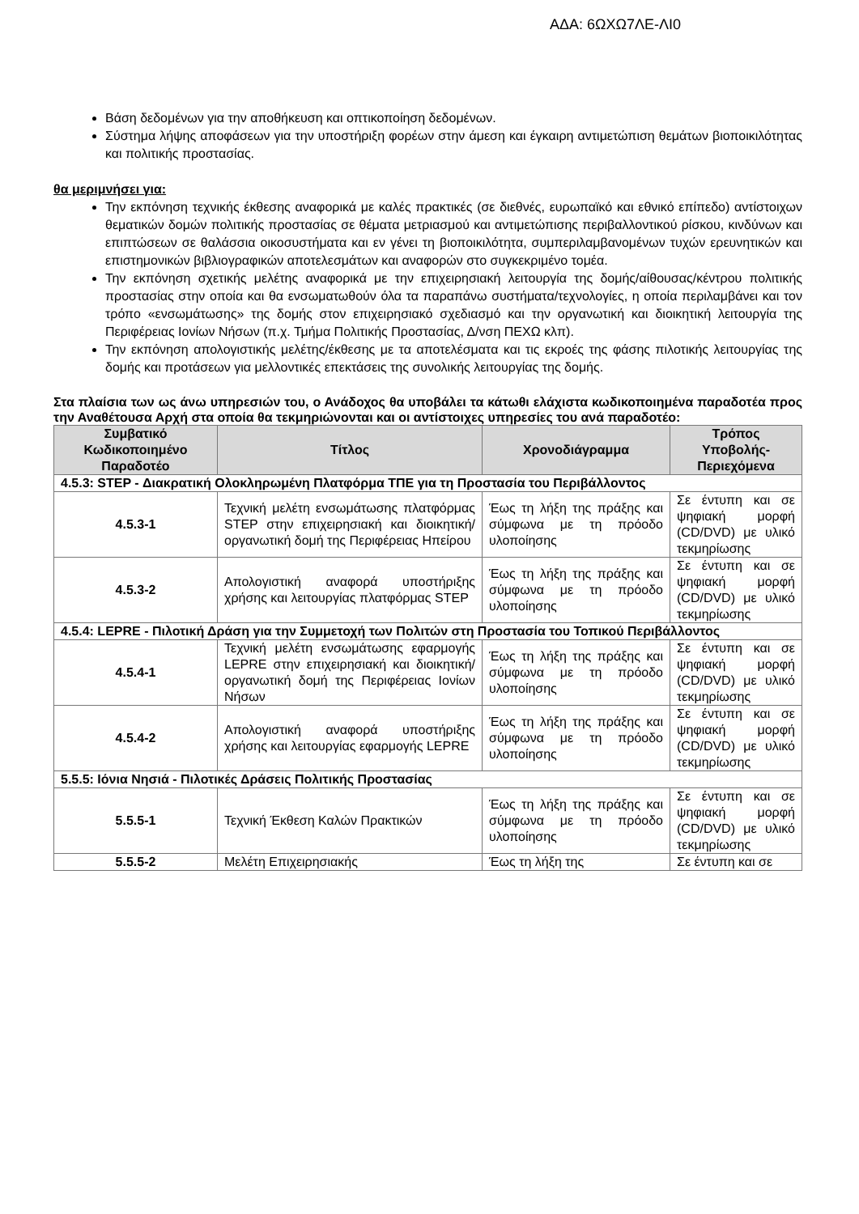ΑΔΑ: 6ΩΧΩ7ΛΕ-ΛΙ0
Βάση δεδομένων για την αποθήκευση και οπτικοποίηση δεδομένων.
Σύστημα λήψης αποφάσεων για την υποστήριξη φορέων στην άμεση και έγκαιρη αντιμετώπιση θεμάτων βιοποικιλότητας και πολιτικής προστασίας.
θα μεριμνήσει για:
Την εκπόνηση τεχνικής έκθεσης αναφορικά με καλές πρακτικές (σε διεθνές, ευρωπαϊκό και εθνικό επίπεδο) αντίστοιχων θεματικών δομών πολιτικής προστασίας σε θέματα μετριασμού και αντιμετώπισης περιβαλλοντικού ρίσκου, κινδύνων και επιπτώσεων σε θαλάσσια οικοσυστήματα και εν γένει τη βιοποικιλότητα, συμπεριλαμβανομένων τυχών ερευνητικών και επιστημονικών βιβλιογραφικών αποτελεσμάτων και αναφορών στο συγκεκριμένο τομέα.
Την εκπόνηση σχετικής μελέτης αναφορικά με την επιχειρησιακή λειτουργία της δομής/αίθουσας/κέντρου πολιτικής προστασίας στην οποία και θα ενσωματωθούν όλα τα παραπάνω συστήματα/τεχνολογίες, η οποία περιλαμβάνει και τον τρόπο «ενσωμάτωσης» της δομής στον επιχειρησιακό σχεδιασμό και την οργανωτική και διοικητική λειτουργία της Περιφέρειας Ιονίων Νήσων (π.χ. Τμήμα Πολιτικής Προστασίας, Δ/νση ΠΕΧΩ κλπ).
Την εκπόνηση απολογιστικής μελέτης/έκθεσης με τα αποτελέσματα και τις εκροές της φάσης πιλοτικής λειτουργίας της δομής και προτάσεων για μελλοντικές επεκτάσεις της συνολικής λειτουργίας της δομής.
Στα πλαίσια των ως άνω υπηρεσιών του, ο Ανάδοχος θα υποβάλει τα κάτωθι ελάχιστα κωδικοποιημένα παραδοτέα προς την Αναθέτουσα Αρχή στα οποία θα τεκμηριώνονται και οι αντίστοιχες υπηρεσίες του ανά παραδοτέο:
| Συμβατικό Κωδικοποιημένο Παραδοτέο | Τίτλος | Χρονοδιάγραμμα | Τρόπος Υποβολής-Περιεχόμενα |
| --- | --- | --- | --- |
| 4.5.3: STEP - Διακρατική Ολοκληρωμένη Πλατφόρμα ΤΠΕ για τη Προστασία του Περιβάλλοντος | | | |
| 4.5.3-1 | Τεχνική μελέτη ενσωμάτωσης πλατφόρμας STEP στην επιχειρησιακή και διοικητική/οργανωτική δομή της Περιφέρειας Ηπείρου | Έως τη λήξη της πράξης και σύμφωνα με τη πρόοδο υλοποίησης | Σε έντυπη και σε ψηφιακή μορφή (CD/DVD) με υλικό τεκμηρίωσης |
| 4.5.3-2 | Απολογιστική αναφορά υποστήριξης χρήσης και λειτουργίας πλατφόρμας STEP | Έως τη λήξη της πράξης και σύμφωνα με τη πρόοδο υλοποίησης | Σε έντυπη και σε ψηφιακή μορφή (CD/DVD) με υλικό τεκμηρίωσης |
| 4.5.4: LEPRE - Πιλοτική Δράση για την Συμμετοχή των Πολιτών στη Προστασία του Τοπικού Περιβάλλοντος | | | |
| 4.5.4-1 | Τεχνική μελέτη ενσωμάτωσης εφαρμογής LEPRE στην επιχειρησιακή και διοικητική/οργανωτική δομή της Περιφέρειας Ιονίων Νήσων | Έως τη λήξη της πράξης και σύμφωνα με τη πρόοδο υλοποίησης | Σε έντυπη και σε ψηφιακή μορφή (CD/DVD) με υλικό τεκμηρίωσης |
| 4.5.4-2 | Απολογιστική αναφορά υποστήριξης χρήσης και λειτουργίας εφαρμογής LEPRE | Έως τη λήξη της πράξης και σύμφωνα με τη πρόοδο υλοποίησης | Σε έντυπη και σε ψηφιακή μορφή (CD/DVD) με υλικό τεκμηρίωσης |
| 5.5.5: Ιόνια Νησιά - Πιλοτικές Δράσεις Πολιτικής Προστασίας | | | |
| 5.5.5-1 | Τεχνική Έκθεση Καλών Πρακτικών | Έως τη λήξη της πράξης και σύμφωνα με τη πρόοδο υλοποίησης | Σε έντυπη και σε ψηφιακή μορφή (CD/DVD) με υλικό τεκμηρίωσης |
| 5.5.5-2 | Μελέτη Επιχειρησιακής | Έως τη λήξη της | Σε έντυπη και σε |